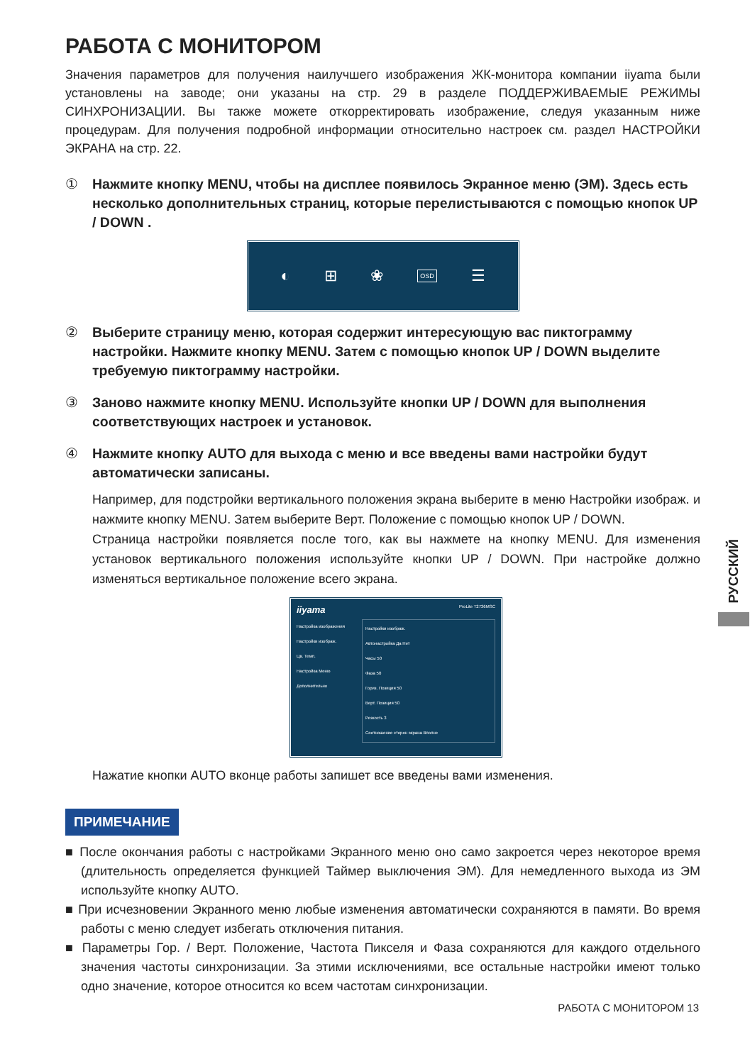РАБОТА С МОНИТОРОМ
Значения параметров для получения наилучшего изображения ЖК-монитора компании iiyama были установлены на заводе; они указаны на стр. 29 в разделе ПОДДЕРЖИВАЕМЫЕ РЕЖИМЫ СИНХРОНИЗАЦИИ. Вы также можете откорректировать изображение, следуя указанным ниже процедурам. Для получения подробной информации относительно настроек см. раздел НАСТРОЙКИ ЭКРАНА на стр. 22.
① Нажмите кнопку MENU, чтобы на дисплее появилось Экранное меню (ЭМ). Здесь есть несколько дополнительных страниц, которые перелистываются с помощью кнопок UP / DOWN .
◐ ⊞ ❀ OSD ☰
② Выберите страницу меню, которая содержит интересующую вас пиктограмму настройки. Нажмите кнопку MENU. Затем с помощью кнопок UP / DOWN выделите требуемую пиктограмму настройки.
③ Заново нажмите кнопку MENU. Используйте кнопки UP / DOWN для выполнения соответствующих настроек и установок.
④ Нажмите кнопку AUTO для выхода с меню и все введены вами настройки будут автоматически записаны.
Например, для подстройки вертикального положения экрана выберите в меню Настройки изображ. и нажмите кнопку MENU. Затем выберите Верт. Положение с помощью кнопок UP / DOWN.
Страница настройки появляется после того, как вы нажмете на кнопку MENU. Для изменения установок вертикального положения используйте кнопки UP / DOWN. При настройке должно изменяться вертикальное положение всего экрана.
iiyama ProLite T2736MSC
Настройка изображения
Настройки изображ.
Цв. Темп.
Настройка Меню
Дополнительно
Настройки изображ.
Автонастройка Да Нет
Часы 50
Фаза 50
Гориз. Позиция 50
Верт. Позиция 50
Резкость 3
Соотношение сторон экрана Вполне
Нажатие кнопки AUTO вконце работы запишет все введены вами изменения.
ПРИМЕЧАНИЕ
■ После окончания работы с настройками Экранного меню оно само закроется через некоторое время (длительность определяется функцией Таймер выключения ЭМ). Для немедленного выхода из ЭМ используйте кнопку AUTO.
■ При исчезновении Экранного меню любые изменения автоматически сохраняются в памяти. Во время работы с меню следует избегать отключения питания.
■ Параметры Гор. / Верт. Положение, Частота Пикселя и Фаза сохраняются для каждого отдельного значения частоты синхронизации. За этими исключениями, все остальные настройки имеют только одно значение, которое относится ко всем частотам синхронизации.
РУССКИЙ
РАБОТА С МОНИТОРОМ 13